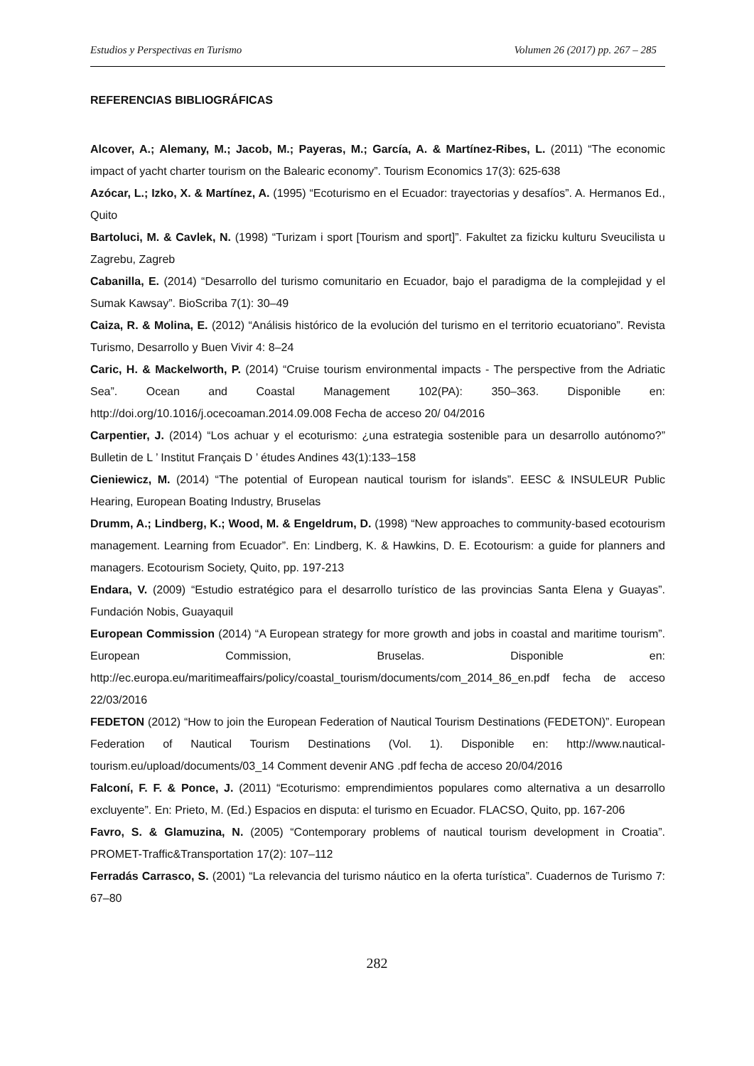Estudios y Perspectivas en Turismo Volumen 26 (2017) pp. 267 – 285
REFERENCIAS BIBLIOGRÁFICAS
Alcover, A.; Alemany, M.; Jacob, M.; Payeras, M.; García, A. & Martínez-Ribes, L. (2011) “The economic impact of yacht charter tourism on the Balearic economy”. Tourism Economics 17(3): 625-638
Azócar, L.; Izko, X. & Martínez, A. (1995) “Ecoturismo en el Ecuador: trayectorias y desafíos”. A. Hermanos Ed., Quito
Bartoluci, M. & Cavlek, N. (1998) “Turizam i sport [Tourism and sport]”. Fakultet za fizicku kulturu Sveucilista u Zagrebu, Zagreb
Cabanilla, E. (2014) “Desarrollo del turismo comunitario en Ecuador, bajo el paradigma de la complejidad y el Sumak Kawsay”. BioScriba 7(1): 30–49
Caiza, R. & Molina, E. (2012) “Análisis histórico de la evolución del turismo en el territorio ecuatoriano”. Revista Turismo, Desarrollo y Buen Vivir 4: 8–24
Caric, H. & Mackelworth, P. (2014) “Cruise tourism environmental impacts - The perspective from the Adriatic Sea”. Ocean and Coastal Management 102(PA): 350–363. Disponible en: http://doi.org/10.1016/j.ocecoaman.2014.09.008 Fecha de acceso 20/ 04/2016
Carpentier, J. (2014) “Los achuar y el ecoturismo: ¿una estrategia sostenible para un desarrollo autónomo?” Bulletin de L ’ Institut Français D ’ études Andines 43(1):133–158
Cieniewicz, M. (2014) “The potential of European nautical tourism for islands”. EESC & INSULEUR Public Hearing, European Boating Industry, Bruselas
Drumm, A.; Lindberg, K.; Wood, M. & Engeldrum, D. (1998) “New approaches to community-based ecotourism management. Learning from Ecuador”. En: Lindberg, K. & Hawkins, D. E. Ecotourism: a guide for planners and managers. Ecotourism Society, Quito, pp. 197-213
Endara, V. (2009) “Estudio estratégico para el desarrollo turístico de las provincias Santa Elena y Guayas”. Fundación Nobis, Guayaquil
European Commission (2014) “A European strategy for more growth and jobs in coastal and maritime tourism”. European Commission, Bruselas. Disponible en: http://ec.europa.eu/maritimeaffairs/policy/coastal_tourism/documents/com_2014_86_en.pdf fecha de acceso 22/03/2016
FEDETON (2012) “How to join the European Federation of Nautical Tourism Destinations (FEDETON)”. European Federation of Nautical Tourism Destinations (Vol. 1). Disponible en: http://www.nautical-tourism.eu/upload/documents/03_14 Comment devenir ANG .pdf fecha de acceso 20/04/2016
Falconí, F. F. & Ponce, J. (2011) “Ecoturismo: emprendimientos populares como alternativa a un desarrollo excluyente”. En: Prieto, M. (Ed.) Espacios en disputa: el turismo en Ecuador. FLACSO, Quito, pp. 167-206
Favro, S. & Glamuzina, N. (2005) “Contemporary problems of nautical tourism development in Croatia”. PROMET-Traffic&Transportation 17(2): 107–112
Ferradás Carrasco, S. (2001) “La relevancia del turismo náutico en la oferta turística”. Cuadernos de Turismo 7: 67–80
282